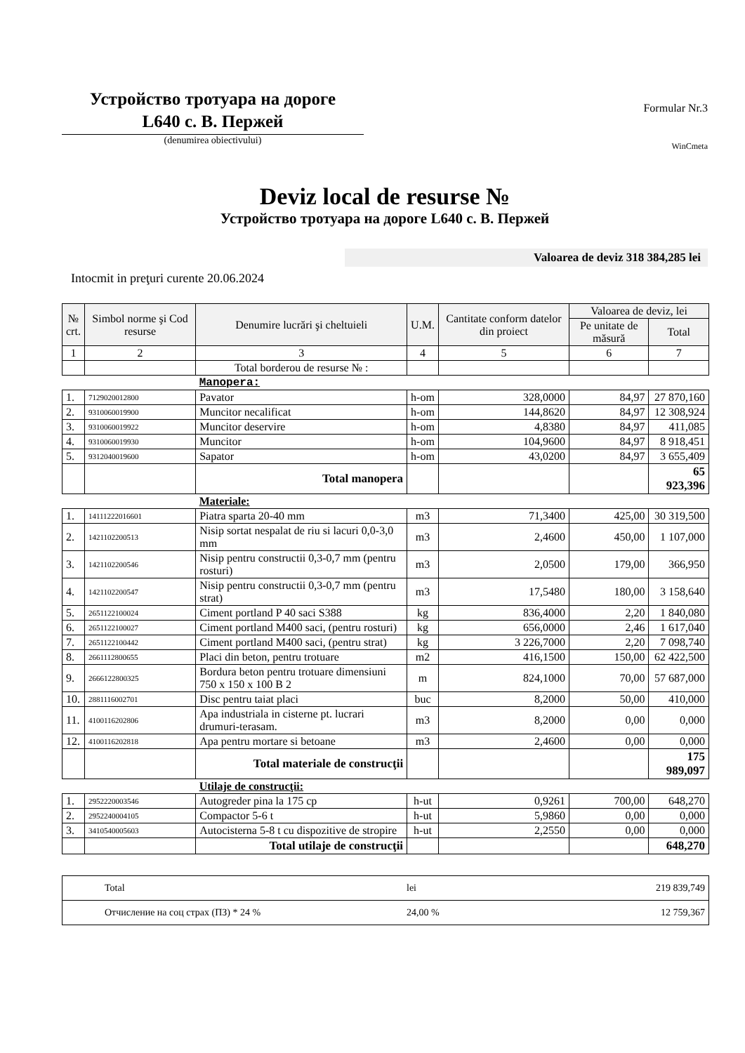Устройство тротуара на дороге
L640 с. В. Пержей
(denumirea obiectivului)
Formular Nr.3
WinCmeta
Deviz local de resurse №
Устройство тротуара на дороге L640 с. В. Пержей
Valoarea de deviz 318 384,285 lei
Intocmit in preţuri curente 20.06.2024
| № crt. | Simbol norme şi Cod resurse | Denumire lucrări şi cheltuieli | U.M. | Cantitate conform datelor din proiect | Valoarea de deviz, lei | |
| --- | --- | --- | --- | --- | --- | --- |
| | | | | | Pe unitate de măsură | Total |
| 1 | 2 | 3 | 4 | 5 | 6 | 7 |
| | | Total borderou de resurse № : | | | | |
| | | Manopera: | | | | |
| 1. | 7129020012800 | Pavator | h-om | 328,0000 | 84,97 | 27 870,160 |
| 2. | 9310060019900 | Muncitor necalificat | h-om | 144,8620 | 84,97 | 12 308,924 |
| 3. | 9310060019922 | Muncitor deservire | h-om | 4,8380 | 84,97 | 411,085 |
| 4. | 9310060019930 | Muncitor | h-om | 104,9600 | 84,97 | 8 918,451 |
| 5. | 9312040019600 | Sapator | h-om | 43,0200 | 84,97 | 3 655,409 |
| | | Total manopera | | | | 65 923,396 |
| | | Materiale: | | | | |
| 1. | 14111222016601 | Piatra sparta 20-40 mm | m3 | 71,3400 | 425,00 | 30 319,500 |
| 2. | 1421102200513 | Nisip sortat nespalat de riu si lacuri 0,0-3,0 mm | m3 | 2,4600 | 450,00 | 1 107,000 |
| 3. | 1421102200546 | Nisip pentru constructii 0,3-0,7 mm (pentru rosturi) | m3 | 2,0500 | 179,00 | 366,950 |
| 4. | 1421102200547 | Nisip pentru constructii 0,3-0,7 mm (pentru strat) | m3 | 17,5480 | 180,00 | 3 158,640 |
| 5. | 2651122100024 | Ciment portland P 40 saci S388 | kg | 836,4000 | 2,20 | 1 840,080 |
| 6. | 2651122100027 | Ciment portland M400 saci, (pentru rosturi) | kg | 656,0000 | 2,46 | 1 617,040 |
| 7. | 2651122100442 | Ciment portland M400 saci, (pentru strat) | kg | 3 226,7000 | 2,20 | 7 098,740 |
| 8. | 2661112800655 | Placi din beton, pentru trotuare | m2 | 416,1500 | 150,00 | 62 422,500 |
| 9. | 2666122800325 | Bordura beton pentru trotuare dimensiuni 750 x 150 x 100 B 2 | m | 824,1000 | 70,00 | 57 687,000 |
| 10. | 2881116002701 | Disc pentru taiat placi | buc | 8,2000 | 50,00 | 410,000 |
| 11. | 4100116202806 | Apa industriala in cisterne pt. lucrari drumuri-terasam. | m3 | 8,2000 | 0,00 | 0,000 |
| 12. | 4100116202818 | Apa pentru mortare si betoane | m3 | 2,4600 | 0,00 | 0,000 |
| | | Total materiale de construcţii | | | | 175 989,097 |
| | | Utilaje de construcţii: | | | | |
| 1. | 2952220003546 | Autogreder pina la 175 cp | h-ut | 0,9261 | 700,00 | 648,270 |
| 2. | 2952240004105 | Compactor 5-6 t | h-ut | 5,9860 | 0,00 | 0,000 |
| 3. | 3410540005603 | Autocisterna 5-8 t cu dispozitive de stropire | h-ut | 2,2550 | 0,00 | 0,000 |
| | | Total utilaje de construcţii | | | | 648,270 |
| Total | lei | 219 839,749 |
| Отчисление на соц страх (ПЗ) * 24 % | 24,00 % | 12 759,367 |